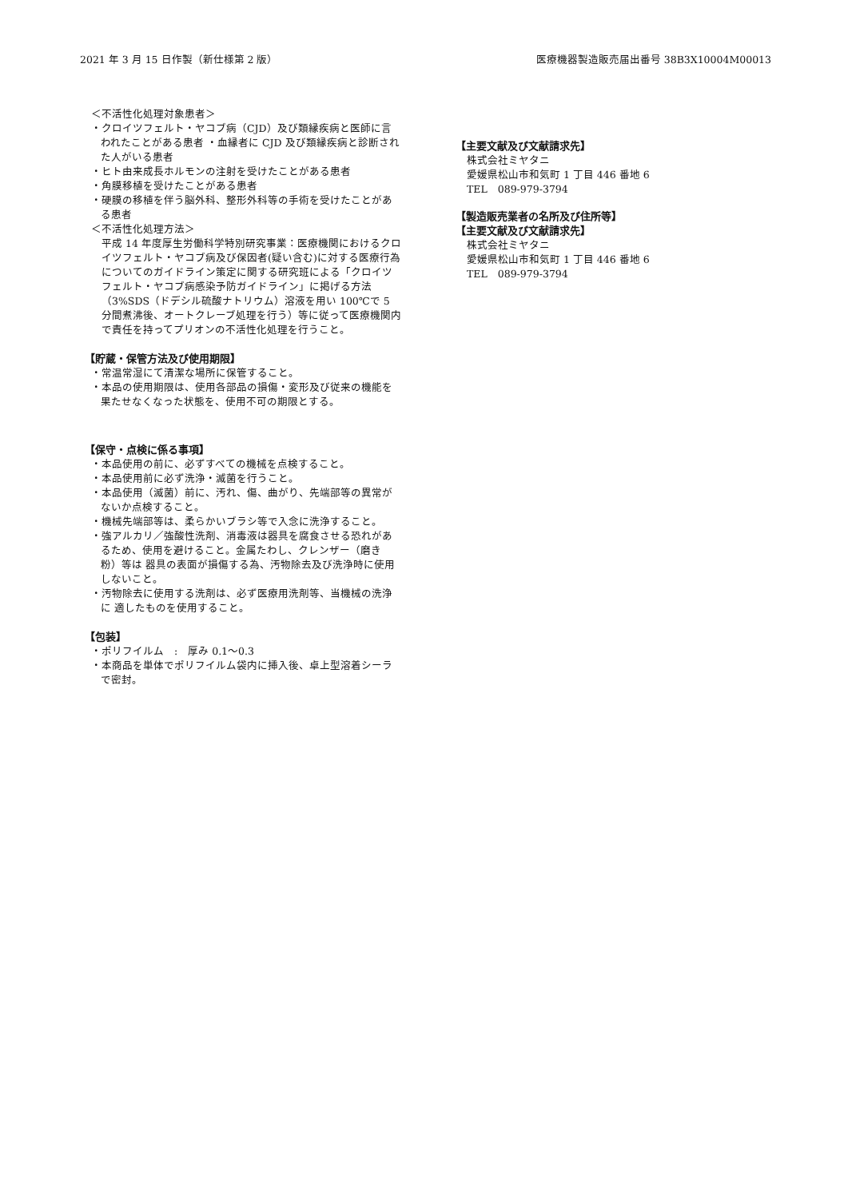2021 年 3 月 15 日作製（新仕様第 2 版） 医療機器製造販売届出番号 38B3X10004M00013
＜不活性化処理対象患者＞
・クロイツフェルト・ヤコブ病（CJD）及び類縁疾病と医師に言われたことがある患者 ・血縁者に CJD 及び類縁疾病と診断された人がいる患者
・ヒト由来成長ホルモンの注射を受けたことがある患者
・角膜移植を受けたことがある患者
・硬膜の移植を伴う脳外科、整形外科等の手術を受けたことがある患者
＜不活性化処理方法＞
平成 14 年度厚生労働科学特別研究事業：医療機関におけるクロイツフェルト・ヤコブ病及び保因者(疑い含む)に対する医療行為についてのガイドライン策定に関する研究班による「クロイツフェルト・ヤコブ病感染予防ガイドライン」に掲げる方法（3%SDS（ドデシル硫酸ナトリウム）溶液を用い 100℃で 5 分間煮沸後、オートクレーブ処理を行う）等に従って医療機関内で責任を持ってプリオンの不活性化処理を行うこと。
【貯蔵・保管方法及び使用期限】
・常温常湿にて清潔な場所に保管すること。
・本品の使用期限は、使用各部品の損傷・変形及び従来の機能を果たせなくなった状態を、使用不可の期限とする。
【保守・点検に係る事項】
・本品使用の前に、必ずすべての機械を点検すること。
・本品使用前に必ず洗浄・滅菌を行うこと。
・本品使用（滅菌）前に、汚れ、傷、曲がり、先端部等の異常がないか点検すること。
・機械先端部等は、柔らかいブラシ等で入念に洗浄すること。
・強アルカリ／強酸性洗剤、消毒液は器具を腐食させる恐れがあるため、使用を避けること。金属たわし、クレンザー（磨き粉）等は 器具の表面が損傷する為、汚物除去及び洗浄時に使用しないこと。
・汚物除去に使用する洗剤は、必ず医療用洗剤等、当機械の洗浄に 適したものを使用すること。
【包装】
・ポリフイルム　:　厚み 0.1～0.3
・本商品を単体でポリフイルム袋内に挿入後、卓上型溶着シーラで密封。
【主要文献及び文献請求先】
株式会社ミヤタニ
愛媛県松山市和気町 1 丁目 446 番地 6
TEL　089-979-3794
【製造販売業者の名所及び住所等】
【主要文献及び文献請求先】
株式会社ミヤタニ
愛媛県松山市和気町 1 丁目 446 番地 6
TEL　089-979-3794